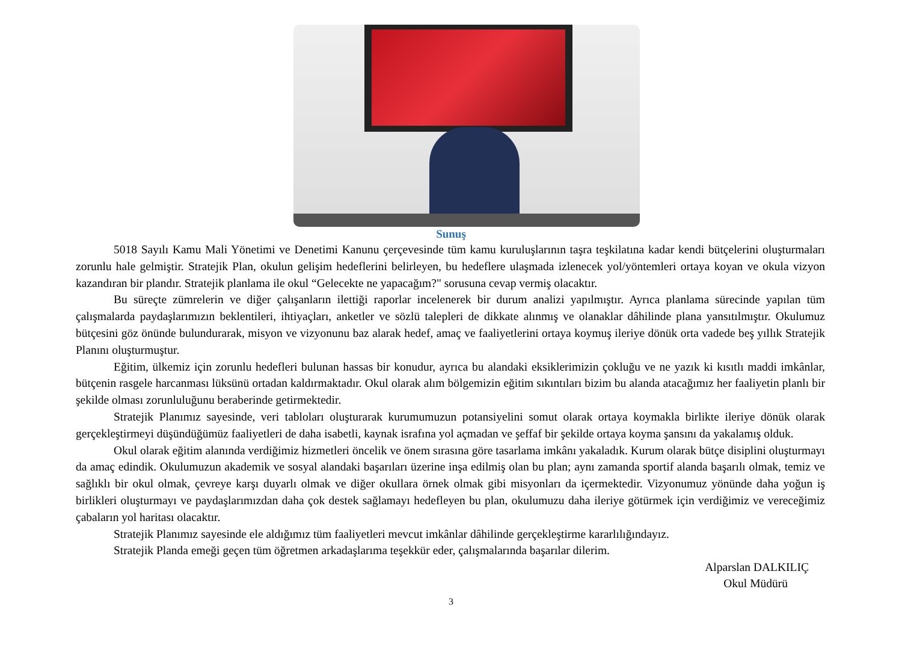Sunuş
5018 Sayılı Kamu Mali Yönetimi ve Denetimi Kanunu çerçevesinde tüm kamu kuruluşlarının taşra teşkilatına kadar kendi bütçelerini oluşturmaları zorunlu hale gelmiştir. Stratejik Plan, okulun gelişim hedeflerini belirleyen, bu hedeflere ulaşmada izlenecek yol/yöntemleri ortaya koyan ve okula vizyon kazandıran bir plandır. Stratejik planlama ile okul “Gelecekte ne yapacağım?" sorusuna cevap vermiş olacaktır.
Bu süreçte zümrelerin ve diğer çalışanların ilettiği raporlar incelenerek bir durum analizi yapılmıştır. Ayrıca planlama sürecinde yapılan tüm çalışmalarda paydaşlarımızın beklentileri, ihtiyaçları, anketler ve sözlü talepleri de dikkate alınmış ve olanaklar dâhilinde plana yansıtılmıştır. Okulumuz bütçesini göz önünde bulundurarak, misyon ve vizyonunu baz alarak hedef, amaç ve faaliyetlerini ortaya koymuş ileriye dönük orta vadede beş yıllık Stratejik Planını oluşturmuştur.
Eğitim, ülkemiz için zorunlu hedefleri bulunan hassas bir konudur, ayrıca bu alandaki eksiklerimizin çokluğu ve ne yazık ki kısıtlı maddi imkânlar, bütçenin rasgele harcanması lüksünü ortadan kaldırmaktadır. Okul olarak alım bölgemizin eğitim sıkıntıları bizim bu alanda atacağımız her faaliyetin planlı bir şekilde olması zorunluluğunu beraberinde getirmektedir.
Stratejik Planımız sayesinde, veri tabloları oluşturarak kurumumuzun potansiyelini somut olarak ortaya koymakla birlikte ileriye dönük olarak gerçekleştirmeyi düşündüğümüz faaliyetleri de daha isabetli, kaynak israfına yol açmadan ve şeffaf bir şekilde ortaya koyma şansını da yakalamış olduk.
Okul olarak eğitim alanında verdiğimiz hizmetleri öncelik ve önem sırasına göre tasarlama imkânı yakaladık. Kurum olarak bütçe disiplini oluşturmayı da amaç edindik. Okulumuzun akademik ve sosyal alandaki başarıları üzerine inşa edilmiş olan bu plan; aynı zamanda sportif alanda başarılı olmak, temiz ve sağlıklı bir okul olmak, çevreye karşı duyarlı olmak ve diğer okullara örnek olmak gibi misyonları da içermektedir. Vizyonumuz yönünde daha yoğun iş birlikleri oluşturmayı ve paydaşlarımızdan daha çok destek sağlamayı hedefleyen bu plan, okulumuzu daha ileriye götürmek için verdiğimiz ve vereceğimiz çabaların yol haritası olacaktır.
Stratejik Planımız sayesinde ele aldığımız tüm faaliyetleri mevcut imkânlar dâhilinde gerçekleştirme kararlılığındayız.
Stratejik Planda emeği geçen tüm öğretmen arkadaşlarıma teşekkür eder, çalışmalarında başarılar dilerim.
Alparslan DALKILIÇ
Okul Müdürü
3